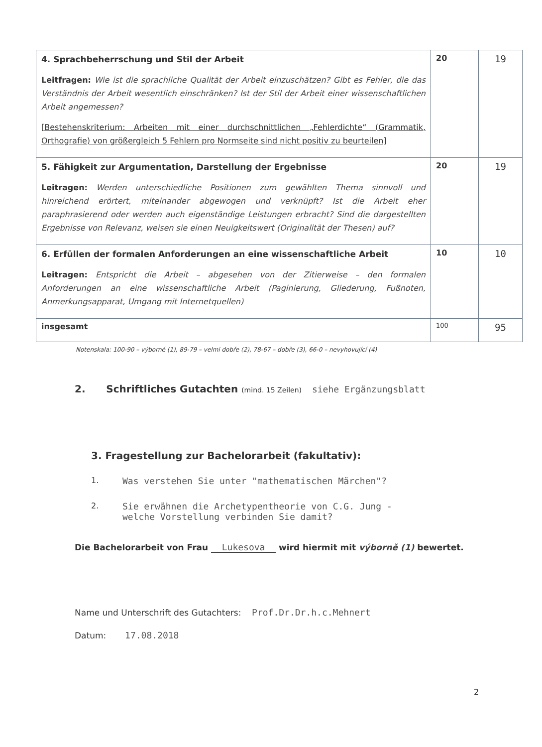| 4. Sprachbeherrschung und Stil der Arbeit Leitfragen: Wie ist die sprachliche Qualität der Arbeit einzuschätzen? Gibt es Fehler, die das Verständnis der Arbeit wesentlich einschränken? Ist der Stil der Arbeit einer wissenschaftlichen Arbeit angemessen? [Bestehenskriterium: Arbeiten mit einer durchschnittlichen „Fehlerdichte“ (Grammatik, Orthografie) von größergleich 5 Fehlern pro Normseite sind nicht positiv zu beurteilen] | 20 | 19 |
| 5. Fähigkeit zur Argumentation, Darstellung der Ergebnisse Leitragen: Werden unterschiedliche Positionen zum gewählten Thema sinnvoll und hinreichend erörtert, miteinander abgewogen und verknüpft? Ist die Arbeit eher paraphrasierend oder werden auch eigenständige Leistungen erbracht? Sind die dargestellten Ergebnisse von Relevanz, weisen sie einen Neuigkeitswert (Originalität der Thesen) auf? | 20 | 19 |
| 6. Erfüllen der formalen Anforderungen an eine wissenschaftliche Arbeit Leitragen: Entspricht die Arbeit – abgesehen von der Zitierweise – den formalen Anforderungen an eine wissenschaftliche Arbeit (Paginierung, Gliederung, Fußnoten, Anmerkungsapparat, Umgang mit Internetquellen) | 10 | 10 |
| insgesamt | 100 | 95 |
Notenskala: 100-90 – výborně (1), 89-79 – velmi dobře (2), 78-67 – dobře (3), 66-0 – nevyhovující (4)
2. Schriftliches Gutachten (mind. 15 Zeilen) siehe Ergänzungsblatt
3. Fragestellung zur Bachelorarbeit (fakultativ):
1. Was verstehen Sie unter "mathematischen Märchen"?
2. Sie erwähnen die Archetypentheorie von C.G. Jung -
welche Vorstellung verbinden Sie damit?
Die Bachelorarbeit von Frau Lukesova wird hiermit mit výborně (1) bewertet.
Name und Unterschrift des Gutachters: Prof.Dr.Dr.h.c.Mehnert
Datum: 17.08.2018
2